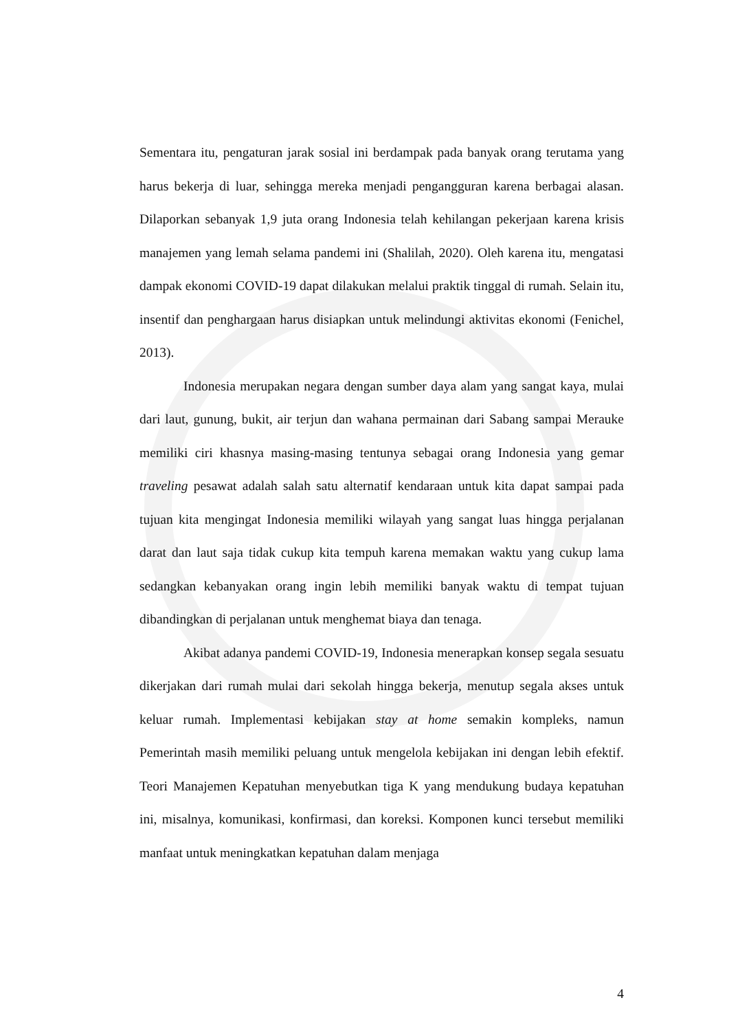Sementara itu, pengaturan jarak sosial ini berdampak pada banyak orang terutama yang harus bekerja di luar, sehingga mereka menjadi pengangguran karena berbagai alasan. Dilaporkan sebanyak 1,9 juta orang Indonesia telah kehilangan pekerjaan karena krisis manajemen yang lemah selama pandemi ini (Shalilah, 2020). Oleh karena itu, mengatasi dampak ekonomi COVID-19 dapat dilakukan melalui praktik tinggal di rumah. Selain itu, insentif dan penghargaan harus disiapkan untuk melindungi aktivitas ekonomi (Fenichel, 2013).
Indonesia merupakan negara dengan sumber daya alam yang sangat kaya, mulai dari laut, gunung, bukit, air terjun dan wahana permainan dari Sabang sampai Merauke memiliki ciri khasnya masing-masing tentunya sebagai orang Indonesia yang gemar traveling pesawat adalah salah satu alternatif kendaraan untuk kita dapat sampai pada tujuan kita mengingat Indonesia memiliki wilayah yang sangat luas hingga perjalanan darat dan laut saja tidak cukup kita tempuh karena memakan waktu yang cukup lama sedangkan kebanyakan orang ingin lebih memiliki banyak waktu di tempat tujuan dibandingkan di perjalanan untuk menghemat biaya dan tenaga.
Akibat adanya pandemi COVID-19, Indonesia menerapkan konsep segala sesuatu dikerjakan dari rumah mulai dari sekolah hingga bekerja, menutup segala akses untuk keluar rumah. Implementasi kebijakan stay at home semakin kompleks, namun Pemerintah masih memiliki peluang untuk mengelola kebijakan ini dengan lebih efektif. Teori Manajemen Kepatuhan menyebutkan tiga K yang mendukung budaya kepatuhan ini, misalnya, komunikasi, konfirmasi, dan koreksi. Komponen kunci tersebut memiliki manfaat untuk meningkatkan kepatuhan dalam menjaga
4